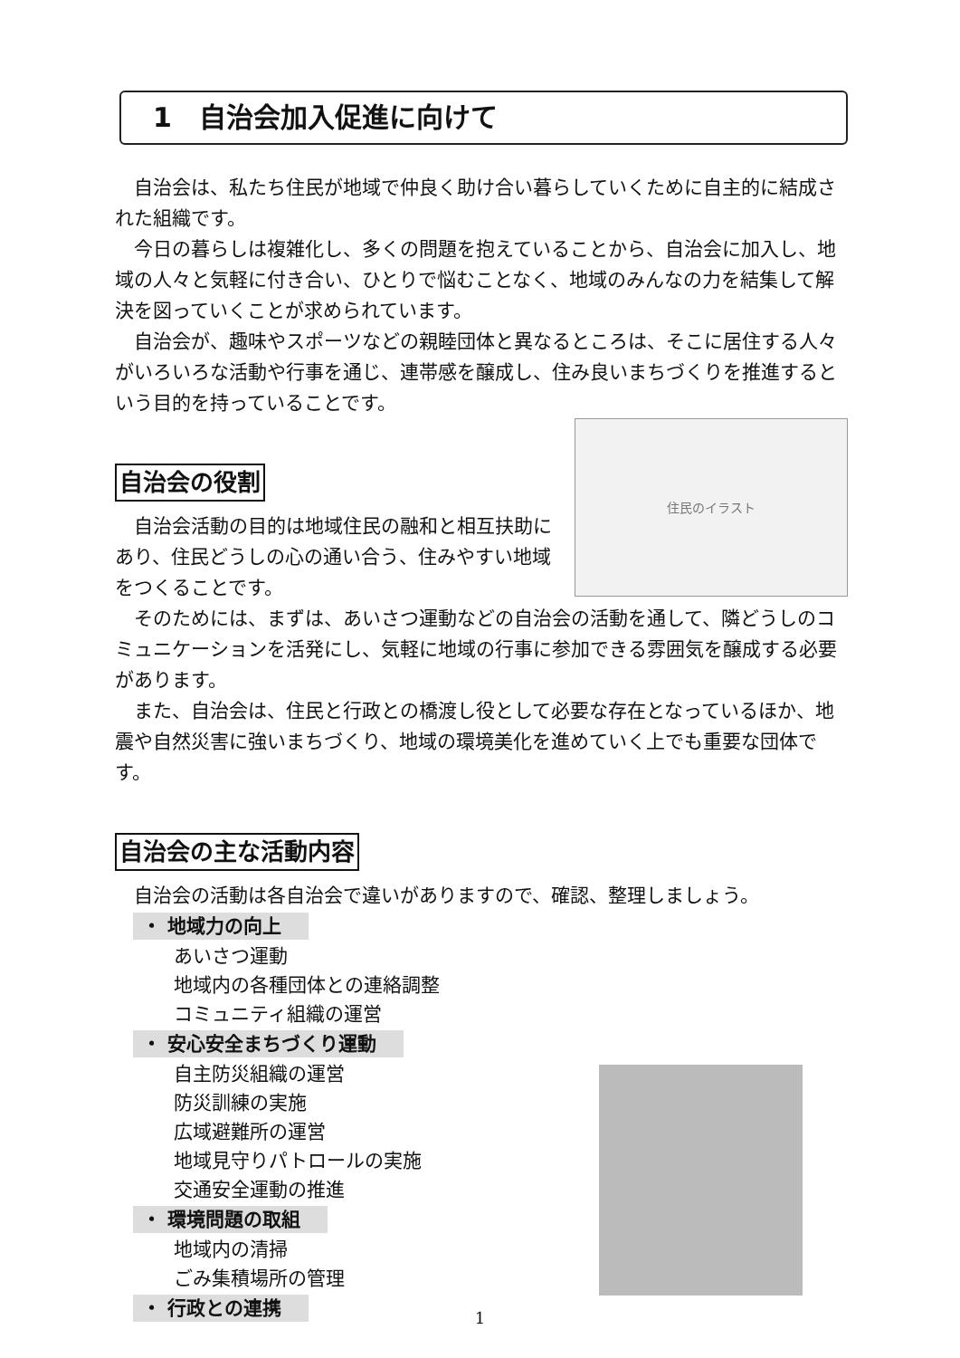1　自治会加入促進に向けて
自治会は、私たち住民が地域で仲良く助け合い暮らしていくために自主的に結成された組織です。
今日の暮らしは複雑化し、多くの問題を抱えていることから、自治会に加入し、地域の人々と気軽に付き合い、ひとりで悩むことなく、地域のみんなの力を結集して解決を図っていくことが求められています。
自治会が、趣味やスポーツなどの親睦団体と異なるところは、そこに居住する人々がいろいろな活動や行事を通じ、連帯感を醸成し、住み良いまちづくりを推進するという目的を持っていることです。
自治会の役割
住民のイラスト
自治会活動の目的は地域住民の融和と相互扶助にあり、住民どうしの心の通い合う、住みやすい地域をつくることです。
そのためには、まずは、あいさつ運動などの自治会の活動を通して、隣どうしのコミュニケーションを活発にし、気軽に地域の行事に参加できる雰囲気を醸成する必要があります。
また、自治会は、住民と行政との橋渡し役として必要な存在となっているほか、地震や自然災害に強いまちづくり、地域の環境美化を進めていく上でも重要な団体です。
自治会の主な活動内容
自治会の活動は各自治会で違いがありますので、確認、整理しましょう。
・ 地域力の向上
あいさつ運動
地域内の各種団体との連絡調整
コミュニティ組織の運営
・ 安心安全まちづくり運動
自主防災組織の運営
防災訓練の実施
広域避難所の運営
地域見守りパトロールの実施
交通安全運動の推進
・ 環境問題の取組
地域内の清掃
ごみ集積場所の管理
・ 行政との連携
1